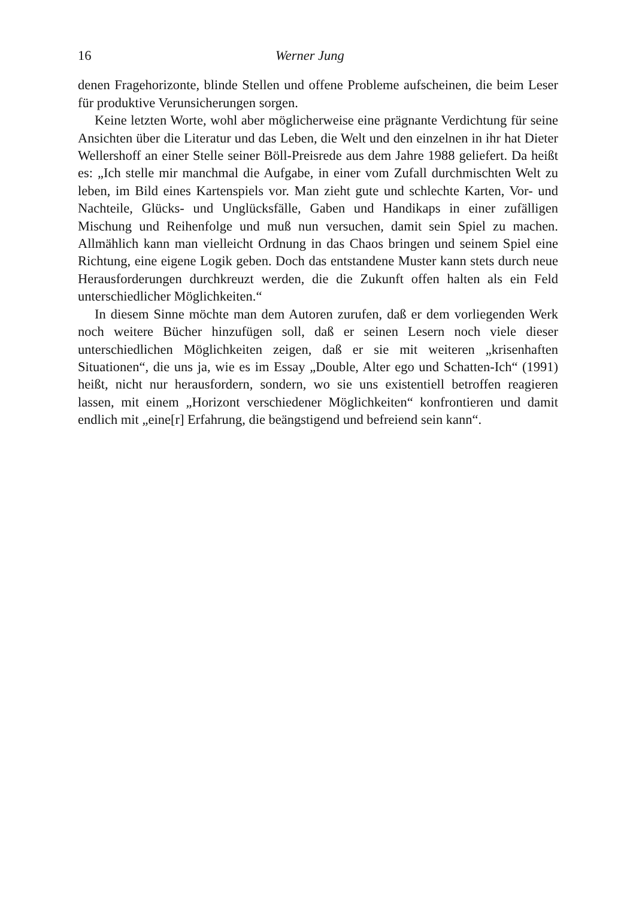16 Werner Jung
denen Fragehorizonte, blinde Stellen und offene Probleme aufscheinen, die beim Leser für produktive Verunsicherungen sorgen.
Keine letzten Worte, wohl aber möglicherweise eine prägnante Verdichtung für seine Ansichten über die Literatur und das Leben, die Welt und den einzelnen in ihr hat Dieter Wellershoff an einer Stelle seiner Böll-Preisrede aus dem Jahre 1988 geliefert. Da heißt es: „Ich stelle mir manchmal die Aufgabe, in einer vom Zufall durchmischten Welt zu leben, im Bild eines Kartenspiels vor. Man zieht gute und schlechte Karten, Vor- und Nachteile, Glücks- und Unglücksfälle, Gaben und Handikaps in einer zufälligen Mischung und Reihenfolge und muß nun versuchen, damit sein Spiel zu machen. Allmählich kann man vielleicht Ordnung in das Chaos bringen und seinem Spiel eine Richtung, eine eigene Logik geben. Doch das entstandene Muster kann stets durch neue Herausforderungen durchkreuzt werden, die die Zukunft offen halten als ein Feld unterschiedlicher Möglichkeiten.“
In diesem Sinne möchte man dem Autoren zurufen, daß er dem vorliegenden Werk noch weitere Bücher hinzufügen soll, daß er seinen Lesern noch viele dieser unterschiedlichen Möglichkeiten zeigen, daß er sie mit weiteren „krisenhaften Situationen“, die uns ja, wie es im Essay „Double, Alter ego und Schatten-Ich“ (1991) heißt, nicht nur herausfordern, sondern, wo sie uns existentiell betroffen reagieren lassen, mit einem „Horizont verschiedener Möglichkeiten“ konfrontieren und damit endlich mit „eine[r] Erfahrung, die beängstigend und befreiend sein kann“.